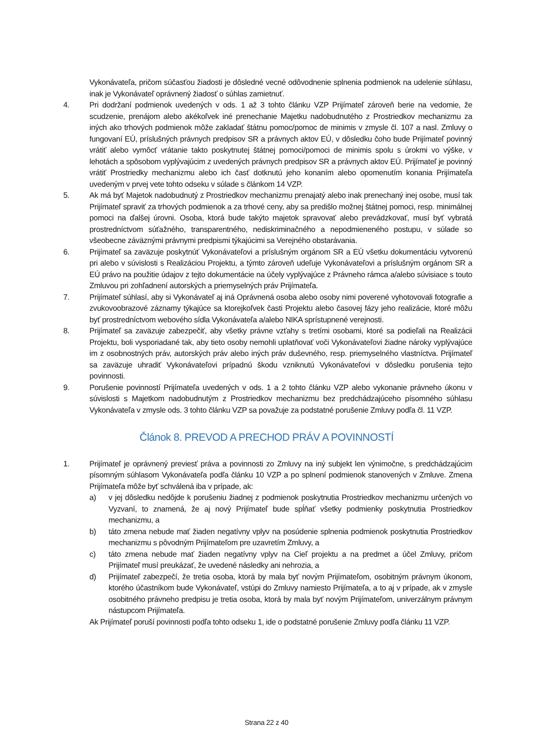Vykonávateľa, pričom súčasťou žiadosti je dôsledné vecné odôvodnenie splnenia podmienok na udelenie súhlasu, inak je Vykonávateľ oprávnený žiadosť o súhlas zamietnuť.
4. Pri dodržaní podmienok uvedených v ods. 1 až 3 tohto článku VZP Prijímateľ zároveň berie na vedomie, že scudzenie, prenájom alebo akékoľvek iné prenechanie Majetku nadobudnutého z Prostriedkov mechanizmu za iných ako trhových podmienok môže zakladať štátnu pomoc/pomoc de minimis v zmysle čl. 107 a nasl. Zmluvy o fungovaní EÚ, príslušných právnych predpisov SR a právnych aktov EÚ, v dôsledku čoho bude Prijímateľ povinný vrátiť alebo vymôcť vrátanie takto poskytnutej štátnej pomoci/pomoci de minimis spolu s úrokmi vo výške, v lehotách a spôsobom vyplývajúcim z uvedených právnych predpisov SR a právnych aktov EÚ. Prijímateľ je povinný vrátiť Prostriedky mechanizmu alebo ich časť dotknutú jeho konaním alebo opomenutím konania Prijímateľa uvedeným v prvej vete tohto odseku v súlade s článkom 14 VZP.
5. Ak má byť Majetok nadobudnutý z Prostriedkov mechanizmu prenajatý alebo inak prenechaný inej osobe, musí tak Prijímateľ spraviť za trhových podmienok a za trhové ceny, aby sa predišlo možnej štátnej pomoci, resp. minimálnej pomoci na ďalšej úrovni. Osoba, ktorá bude takýto majetok spravovať alebo prevádzkovať, musí byť vybratá prostredníctvom súťažného, transparentného, nediskriminačného a nepodmieneného postupu, v súlade so všeobecne záväznými právnymi predpismi týkajúcimi sa Verejného obstarávania.
6. Prijímateľ sa zaväzuje poskytnúť Vykonávateľovi a príslušným orgánom SR a EÚ všetku dokumentáciu vytvorenú pri alebo v súvislosti s Realizáciou Projektu, a týmto zároveň udeľuje Vykonávateľovi a príslušným orgánom SR a EÚ právo na použitie údajov z tejto dokumentácie na účely vyplývajúce z Právneho rámca a/alebo súvisiace s touto Zmluvou pri zohľadnení autorských a priemyselných práv Prijímateľa.
7. Prijímateľ súhlasí, aby si Vykonávateľ aj iná Oprávnená osoba alebo osoby nimi poverené vyhotovovali fotografie a zvukovoobrazové záznamy týkajúce sa ktorejkoľvek časti Projektu alebo časovej fázy jeho realizácie, ktoré môžu byť prostredníctvom webového sídla Vykonávateľa a/alebo NIKA sprístupnené verejnosti.
8. Prijímateľ sa zaväzuje zabezpečiť, aby všetky právne vzťahy s tretími osobami, ktoré sa podieľali na Realizácii Projektu, boli vysporiadané tak, aby tieto osoby nemohli uplatňovať voči Vykonávateľovi žiadne nároky vyplývajúce im z osobnostných práv, autorských práv alebo iných práv duševného, resp. priemyselného vlastníctva. Prijímateľ sa zaväzuje uhradiť Vykonávateľovi prípadnú škodu vzniknutú Vykonávateľovi v dôsledku porušenia tejto povinnosti.
9. Porušenie povinností Prijímateľa uvedených v ods. 1 a 2 tohto článku VZP alebo vykonanie právneho úkonu v súvislosti s Majetkom nadobudnutým z Prostriedkov mechanizmu bez predchádzajúceho písomného súhlasu Vykonávateľa v zmysle ods. 3 tohto článku VZP sa považuje za podstatné porušenie Zmluvy podľa čl. 11 VZP.
Článok 8. PREVOD A PRECHOD PRÁV A POVINNOSTÍ
1. Prijímateľ je oprávnený previesť práva a povinnosti zo Zmluvy na iný subjekt len výnimočne, s predchádzajúcim písomným súhlasom Vykonávateľa podľa článku 10 VZP a po splnení podmienok stanovených v Zmluve. Zmena Prijímateľa môže byť schválená iba v prípade, ak:
a) v jej dôsledku nedôjde k porušeniu žiadnej z podmienok poskytnutia Prostriedkov mechanizmu určených vo Vyzvaní, to znamená, že aj nový Prijímateľ bude spĺňať všetky podmienky poskytnutia Prostriedkov mechanizmu, a
b) táto zmena nebude mať žiaden negatívny vplyv na posúdenie splnenia podmienok poskytnutia Prostriedkov mechanizmu s pôvodným Prijímateľom pre uzavretím Zmluvy, a
c) táto zmena nebude mať žiaden negatívny vplyv na Cieľ projektu a na predmet a účel Zmluvy, pričom Prijímateľ musí preukázať, že uvedené následky ani nehrozia, a
d) Prijímateľ zabezpečí, že tretia osoba, ktorá by mala byť novým Prijímateľom, osobitným právnym úkonom, ktorého účastníkom bude Vykonávateľ, vstúpi do Zmluvy namiesto Prijímateľa, a to aj v prípade, ak v zmysle osobitného právneho predpisu je tretia osoba, ktorá by mala byť novým Prijímateľom, univerzálnym právnym nástupcom Prijímateľa.
Ak Prijímateľ poruší povinnosti podľa tohto odseku 1, ide o podstatné porušenie Zmluvy podľa článku 11 VZP.
Strana 22 z 40